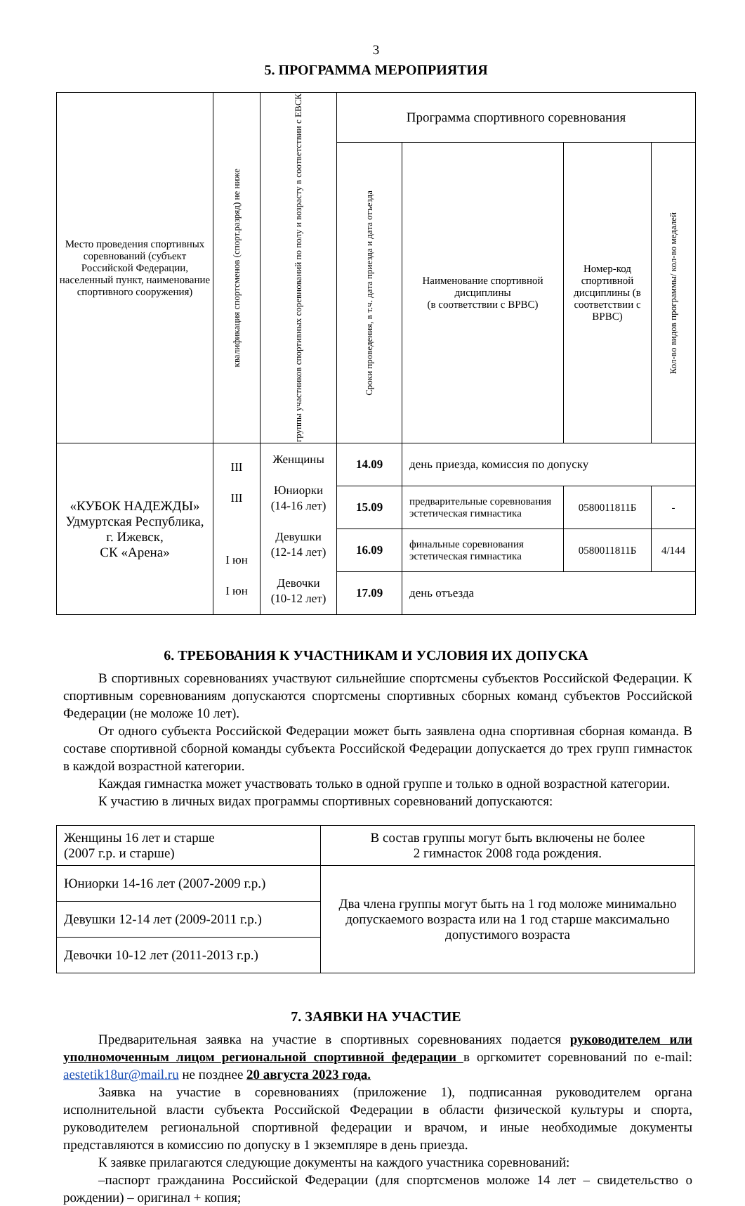3
5. ПРОГРАММА МЕРОПРИЯТИЯ
| Место проведения спортивных соревнований (субъект Российской Федерации, населенный пункт, наименование спортивного сооружения) | квалификация спортсменов (спорт.разряд) не ниже | группы участников спортивных соревнований по полу и возрасту в соответствии с ЕВСК | Программа спортивного соревнования | | | |
| --- | --- | --- | --- | --- | --- | --- |
| | | | Сроки проведения, в т.ч. дата приезда и дата отъезда | Наименование спортивной дисциплины (в соответствии с ВРВС) | Номер-код спортивной дисциплины (в соответствии с ВРВС) | Кол-во видов программы/ кол-во медалей |
| «КУБОК НАДЕЖДЫ» Удмуртская Республика, г. Ижевск, СК «Арена» | III III I юн I юн | Женщины Юниорки (14-16 лет) Девушки (12-14 лет) Девочки (10-12 лет) | 14.09 | день приезда, комиссия по допуску | | |
| | | | 15.09 | предварительные соревнования эстетическая гимнастика | 0580011811Б | - |
| | | | 16.09 | финальные соревнования эстетическая гимнастика | 0580011811Б | 4/144 |
| | | | 17.09 | день отъезда | | |
6. ТРЕБОВАНИЯ К УЧАСТНИКАМ И УСЛОВИЯ ИХ ДОПУСКА
В спортивных соревнованиях участвуют сильнейшие спортсмены субъектов Российской Федерации. К спортивным соревнованиям допускаются спортсмены спортивных сборных команд субъектов Российской Федерации (не моложе 10 лет).
От одного субъекта Российской Федерации может быть заявлена одна спортивная сборная команда. В составе спортивной сборной команды субъекта Российской Федерации допускается до трех групп гимнасток в каждой возрастной категории.
Каждая гимнастка может участвовать только в одной группе и только в одной возрастной категории.
К участию в личных видах программы спортивных соревнований допускаются:
| Женщины 16 лет и старше (2007 г.р. и старше) | В состав группы могут быть включены не более 2 гимнасток 2008 года рождения. |
| Юниорки 14-16 лет (2007-2009 г.р.) | Два члена группы могут быть на 1 год моложе минимально допускаемого возраста или на 1 год старше максимально допустимого возраста |
| Девушки 12-14 лет (2009-2011 г.р.) | |
| Девочки 10-12 лет (2011-2013 г.р.) | |
7. ЗАЯВКИ НА УЧАСТИЕ
Предварительная заявка на участие в спортивных соревнованиях подается руководителем или уполномоченным лицом региональной спортивной федерации в оргкомитет соревнований по e-mail: aestetik18ur@mail.ru не позднее 20 августа 2023 года.
Заявка на участие в соревнованиях (приложение 1), подписанная руководителем органа исполнительной власти субъекта Российской Федерации в области физической культуры и спорта, руководителем региональной спортивной федерации и врачом, и иные необходимые документы представляются в комиссию по допуску в 1 экземпляре в день приезда.
К заявке прилагаются следующие документы на каждого участника соревнований:
–паспорт гражданина Российской Федерации (для спортсменов моложе 14 лет – свидетельство о рождении) – оригинал + копия;